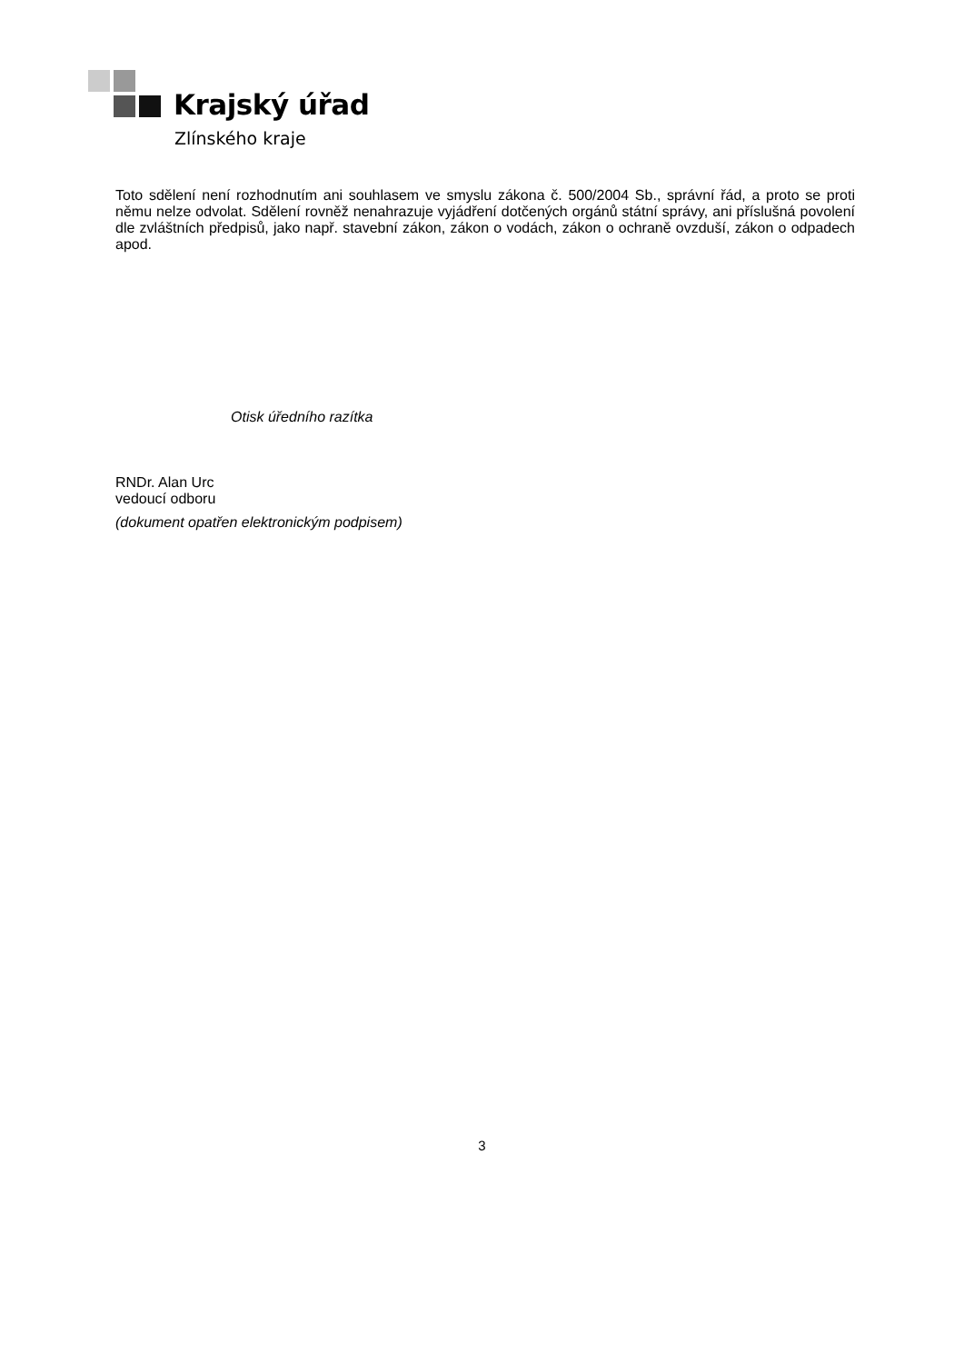Krajský úřad
Zlínského kraje
Toto sdělení není rozhodnutím ani souhlasem ve smyslu zákona č. 500/2004 Sb., správní řád, a proto se proti němu nelze odvolat. Sdělení rovněž nenahrazuje vyjádření dotčených orgánů státní správy, ani příslušná povolení dle zvláštních předpisů, jako např. stavební zákon, zákon o vodách, zákon o ochraně ovzduší, zákon o odpadech apod.
Otisk úředního razítka
RNDr. Alan Urc
vedoucí odboru
(dokument opatřen elektronickým podpisem)
3